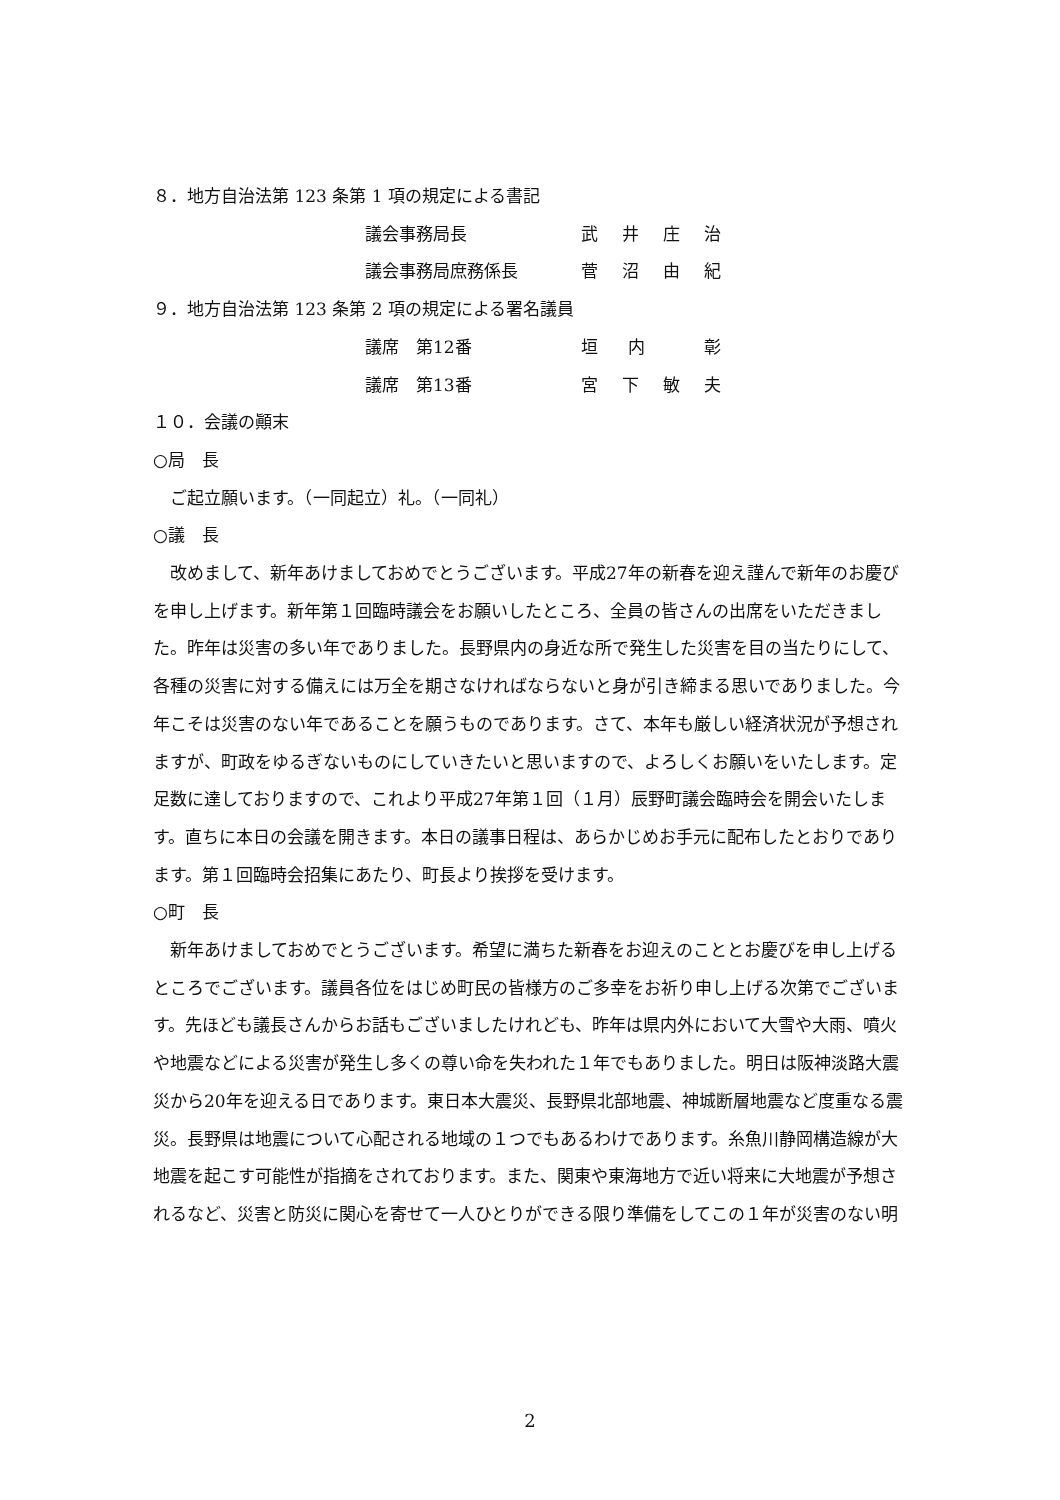８．地方自治法第 123 条第 1 項の規定による書記
議会事務局長 武井庄治
議会事務局庶務係長 菅沼由紀
９．地方自治法第 123 条第 2 項の規定による署名議員
議席　第12番 垣内 彰
議席　第13番 宮下敏夫
１０．会議の顚末
○局　長
ご起立願います。（一同起立）礼。（一同礼）
○議　長
改めまして、新年あけましておめでとうございます。平成27年の新春を迎え謹んで新年のお慶びを申し上げます。新年第１回臨時議会をお願いしたところ、全員の皆さんの出席をいただきました。昨年は災害の多い年でありました。長野県内の身近な所で発生した災害を目の当たりにして、各種の災害に対する備えには万全を期さなければならないと身が引き締まる思いでありました。今年こそは災害のない年であることを願うものであります。さて、本年も厳しい経済状況が予想されますが、町政をゆるぎないものにしていきたいと思いますので、よろしくお願いをいたします。定足数に達しておりますので、これより平成27年第１回（１月）辰野町議会臨時会を開会いたします。直ちに本日の会議を開きます。本日の議事日程は、あらかじめお手元に配布したとおりであります。第１回臨時会招集にあたり、町長より挨拶を受けます。
○町　長
新年あけましておめでとうございます。希望に満ちた新春をお迎えのこととお慶びを申し上げるところでございます。議員各位をはじめ町民の皆様方のご多幸をお祈り申し上げる次第でございます。先ほども議長さんからお話もございましたけれども、昨年は県内外において大雪や大雨、噴火や地震などによる災害が発生し多くの尊い命を失われた１年でもありました。明日は阪神淡路大震災から20年を迎える日であります。東日本大震災、長野県北部地震、神城断層地震など度重なる震災。長野県は地震について心配される地域の１つでもあるわけであります。糸魚川静岡構造線が大地震を起こす可能性が指摘をされております。また、関東や東海地方で近い将来に大地震が予想されるなど、災害と防災に関心を寄せて一人ひとりができる限り準備をしてこの１年が災害のない明
2